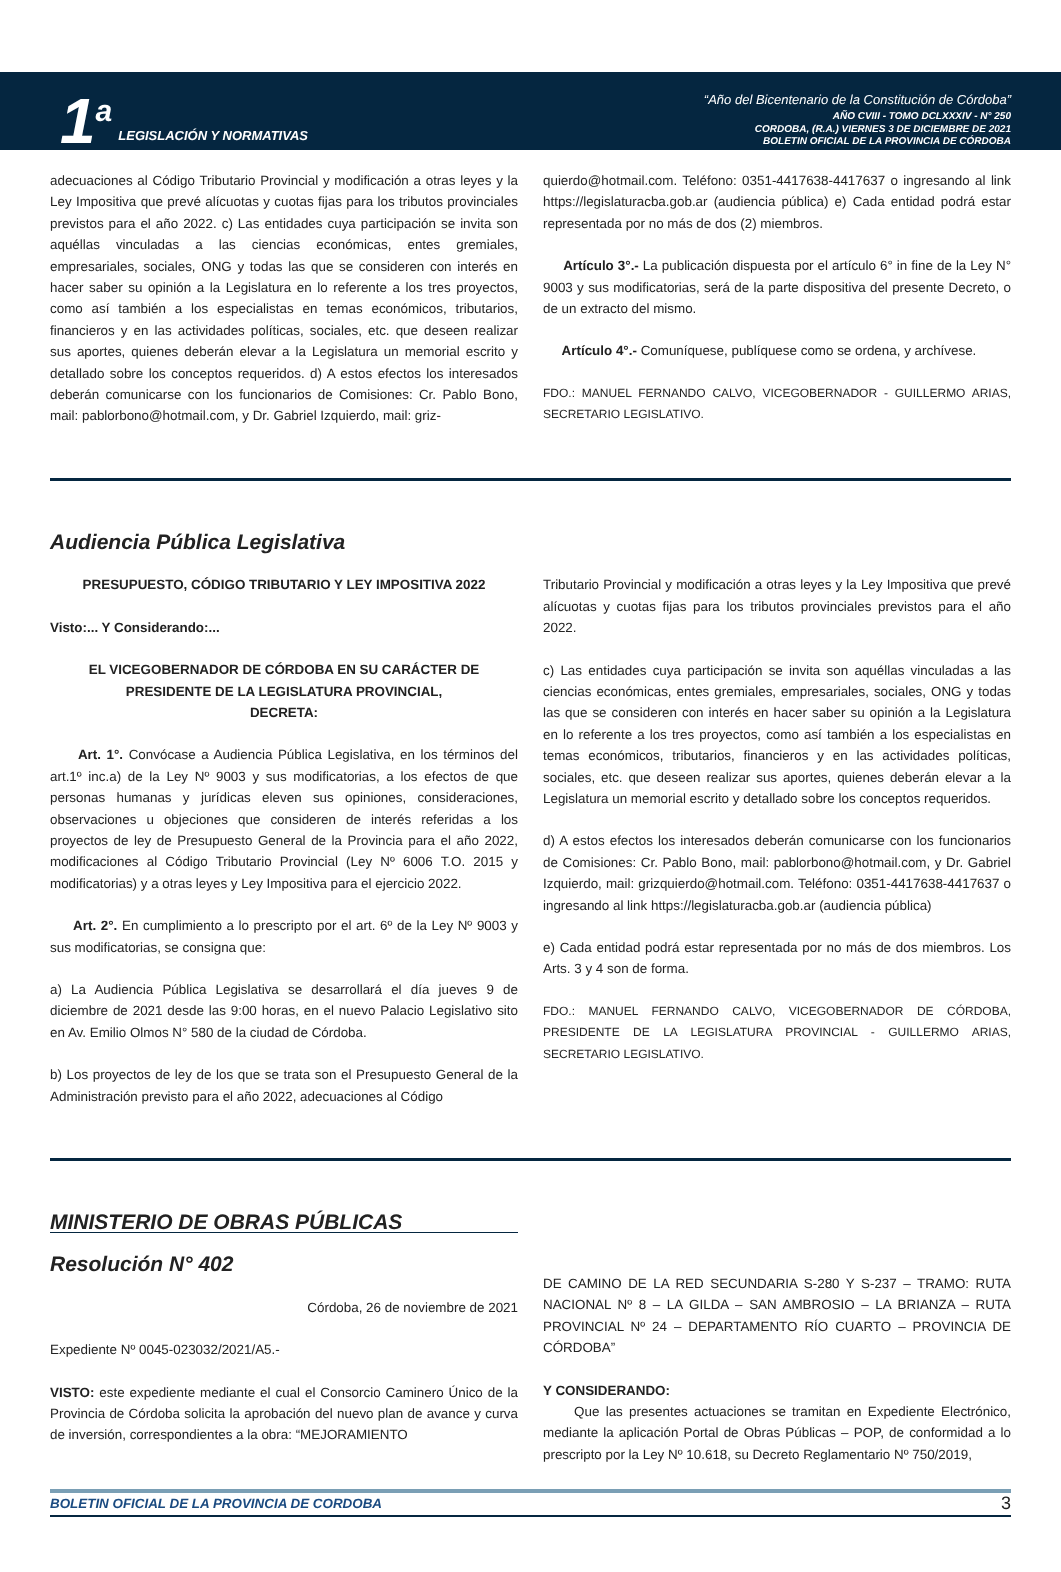1<sup>a</sup> LEGISLACIÓN Y NORMATIVAS
“Año del Bicentenario de la Constitución de Córdoba”
AÑO CVIII - TOMO DCLXXXIV - N° 250
CORDOBA, (R.A.) VIERNES 3 DE DICIEMBRE DE 2021
BOLETIN OFICIAL DE LA PROVINCIA DE CÓRDOBA
adecuaciones al Código Tributario Provincial y modificación a otras leyes y la Ley Impositiva que prevé alícuotas y cuotas fijas para los tributos provinciales previstos para el año 2022. c) Las entidades cuya participación se invita son aquéllas vinculadas a las ciencias económicas, entes gremiales, empresariales, sociales, ONG y todas las que se consideren con interés en hacer saber su opinión a la Legislatura en lo referente a los tres proyectos, como así también a los especialistas en temas económicos, tributarios, financieros y en las actividades políticas, sociales, etc. que deseen realizar sus aportes, quienes deberán elevar a la Legislatura un memorial escrito y detallado sobre los conceptos requeridos. d) A estos efectos los interesados deberán comunicarse con los funcionarios de Comisiones: Cr. Pablo Bono, mail: pablorbono@hotmail.com, y Dr. Gabriel Izquierdo, mail: griz-
quierdo@hotmail.com. Teléfono: 0351-4417638-4417637 o ingresando al link https://legislaturacba.gob.ar (audiencia pública) e) Cada entidad podrá estar representada por no más de dos (2) miembros.
Artículo 3°.- La publicación dispuesta por el artículo 6° in fine de la Ley N° 9003 y sus modificatorias, será de la parte dispositiva del presente Decreto, o de un extracto del mismo.
Artículo 4°.- Comuníquese, publíquese como se ordena, y archívese.
FDO.: MANUEL FERNANDO CALVO, VICEGOBERNADOR - GUILLERMO ARIAS, SECRETARIO LEGISLATIVO.
Audiencia Pública Legislativa
PRESUPUESTO, CÓDIGO TRIBUTARIO Y LEY IMPOSITIVA 2022
Visto:... Y Considerando:...
EL VICEGOBERNADOR DE CÓRDOBA EN SU CARÁCTER DE
PRESIDENTE DE LA LEGISLATURA PROVINCIAL,
DECRETA:
Art. 1°. Convócase a Audiencia Pública Legislativa, en los términos del art.1º inc.a) de la Ley Nº 9003 y sus modificatorias, a los efectos de que personas humanas y jurídicas eleven sus opiniones, consideraciones, observaciones u objeciones que consideren de interés referidas a los proyectos de ley de Presupuesto General de la Provincia para el año 2022, modificaciones al Código Tributario Provincial (Ley Nº 6006 T.O. 2015 y modificatorias) y a otras leyes y Ley Impositiva para el ejercicio 2022.
Art. 2°. En cumplimiento a lo prescripto por el art. 6º de la Ley Nº 9003 y sus modificatorias, se consigna que:
a) La Audiencia Pública Legislativa se desarrollará el día jueves 9 de diciembre de 2021 desde las 9:00 horas, en el nuevo Palacio Legislativo sito en Av. Emilio Olmos N° 580 de la ciudad de Córdoba.
b) Los proyectos de ley de los que se trata son el Presupuesto General de la Administración previsto para el año 2022, adecuaciones al Código
Tributario Provincial y modificación a otras leyes y la Ley Impositiva que prevé alícuotas y cuotas fijas para los tributos provinciales previstos para el año 2022.
c) Las entidades cuya participación se invita son aquéllas vinculadas a las ciencias económicas, entes gremiales, empresariales, sociales, ONG y todas las que se consideren con interés en hacer saber su opinión a la Legislatura en lo referente a los tres proyectos, como así también a los especialistas en temas económicos, tributarios, financieros y en las actividades políticas, sociales, etc. que deseen realizar sus aportes, quienes deberán elevar a la Legislatura un memorial escrito y detallado sobre los conceptos requeridos.
d) A estos efectos los interesados deberán comunicarse con los funcionarios de Comisiones: Cr. Pablo Bono, mail: pablorbono@hotmail.com, y Dr. Gabriel Izquierdo, mail: grizquierdo@hotmail.com. Teléfono: 0351-4417638-4417637 o ingresando al link https://legislaturacba.gob.ar (audiencia pública)
e) Cada entidad podrá estar representada por no más de dos miembros. Los Arts. 3 y 4 son de forma.
FDO.: MANUEL FERNANDO CALVO, VICEGOBERNADOR DE CÓRDOBA, PRESIDENTE DE LA LEGISLATURA PROVINCIAL - GUILLERMO ARIAS, SECRETARIO LEGISLATIVO.
MINISTERIO DE OBRAS PÚBLICAS
Resolución N° 402
Córdoba, 26 de noviembre de 2021
Expediente Nº 0045-023032/2021/A5.-
VISTO: este expediente mediante el cual el Consorcio Caminero Único de la Provincia de Córdoba solicita la aprobación del nuevo plan de avance y curva de inversión, correspondientes a la obra: “MEJORAMIENTO
DE CAMINO DE LA RED SECUNDARIA S-280 Y S-237 – TRAMO: RUTA NACIONAL Nº 8 – LA GILDA – SAN AMBROSIO – LA BRIANZA – RUTA PROVINCIAL Nº 24 – DEPARTAMENTO RÍO CUARTO – PROVINCIA DE CÓRDOBA”
Y CONSIDERANDO:
Que las presentes actuaciones se tramitan en Expediente Electrónico, mediante la aplicación Portal de Obras Públicas – POP, de conformidad a lo prescripto por la Ley Nº 10.618, su Decreto Reglamentario Nº 750/2019,
BOLETIN OFICIAL DE LA PROVINCIA DE CORDOBA 3